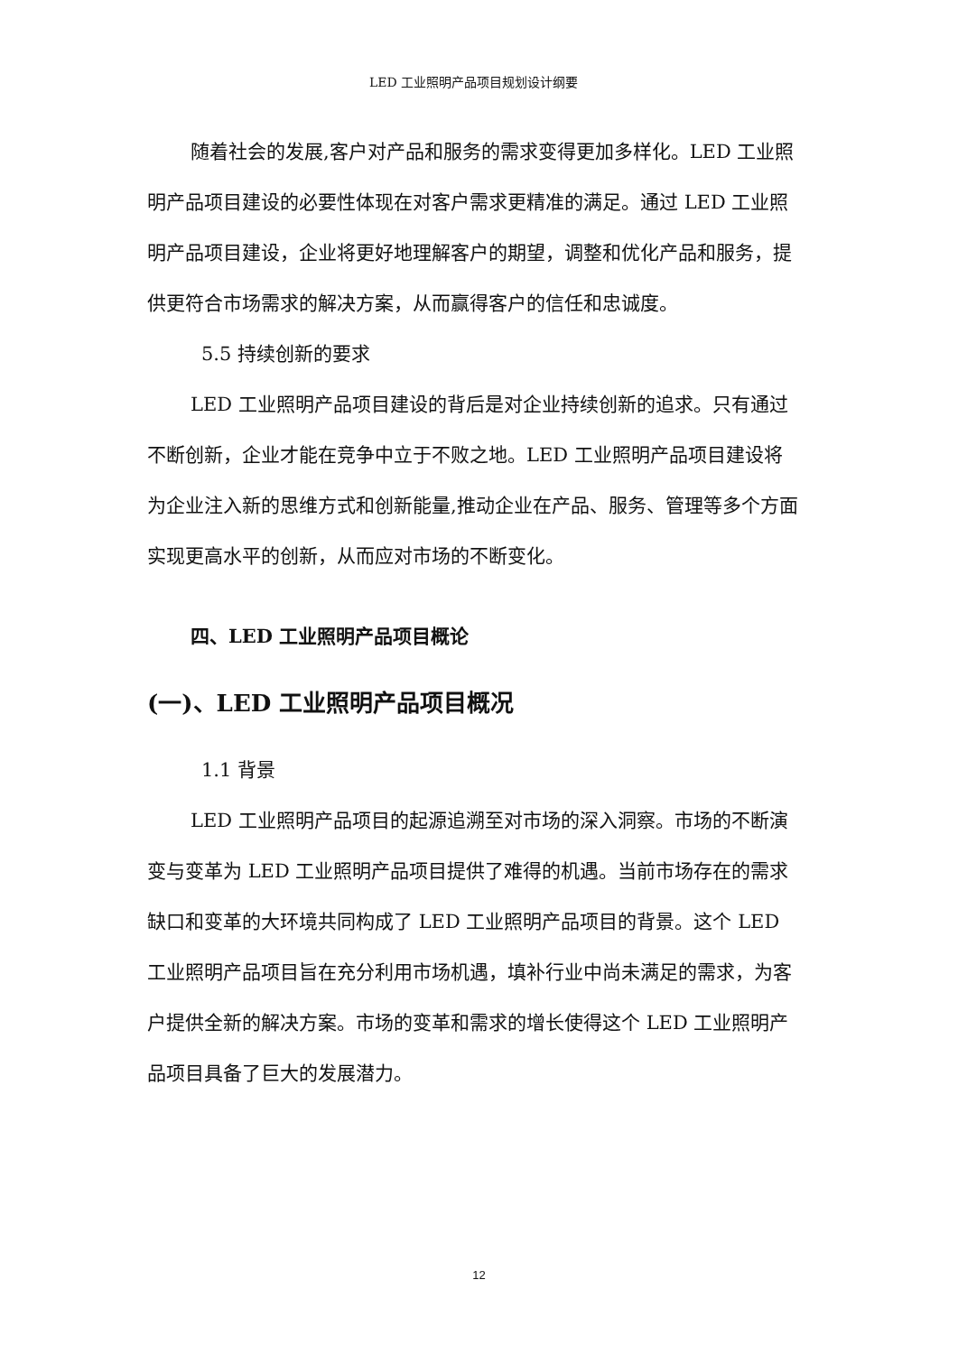LED 工业照明产品项目规划设计纲要
随着社会的发展,客户对产品和服务的需求变得更加多样化。LED 工业照明产品项目建设的必要性体现在对客户需求更精准的满足。通过 LED 工业照明产品项目建设，企业将更好地理解客户的期望，调整和优化产品和服务，提供更符合市场需求的解决方案，从而赢得客户的信任和忠诚度。
5.5 持续创新的要求
LED 工业照明产品项目建设的背后是对企业持续创新的追求。只有通过不断创新，企业才能在竞争中立于不败之地。LED 工业照明产品项目建设将为企业注入新的思维方式和创新能量,推动企业在产品、服务、管理等多个方面实现更高水平的创新，从而应对市场的不断变化。
四、LED 工业照明产品项目概论
(一)、LED 工业照明产品项目概况
1.1 背景
LED 工业照明产品项目的起源追溯至对市场的深入洞察。市场的不断演变与变革为 LED 工业照明产品项目提供了难得的机遇。当前市场存在的需求缺口和变革的大环境共同构成了 LED 工业照明产品项目的背景。这个 LED 工业照明产品项目旨在充分利用市场机遇，填补行业中尚未满足的需求，为客户提供全新的解决方案。市场的变革和需求的增长使得这个 LED 工业照明产品项目具备了巨大的发展潜力。
12